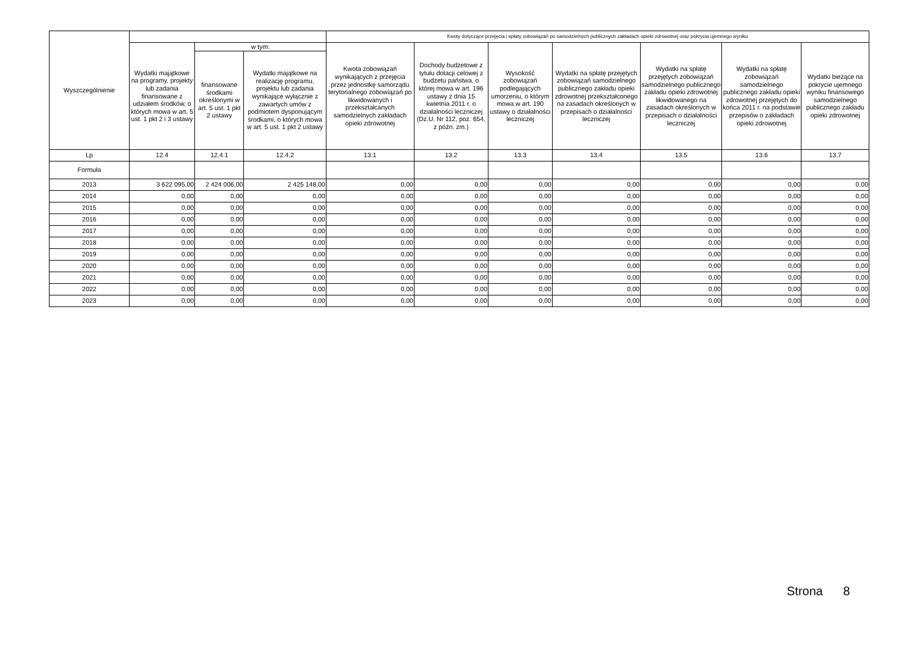| Wyszczególnienie | | | | Kwoty dotyczące przejęcia i spłaty zobowiązań po samodzielnych publicznych zakładach opieki zdrowotnej oraz pokrycia ujemnego wyniku | | | | | | |
| --- | --- | --- | --- | --- | --- | --- | --- | --- | --- | --- |
| | Wydatki majątkowe na programy, projekty lub zadania finansowane z udziałem środków, o których mowa w art. 5 ust. 1 pkt 2 i 3 ustawy | w tym: | | Kwota zobowiązań wynikających z przejęcia przez jednostkę samorządu terytorialnego zobowiązań po likwidowanych i przekształcanych samodzielnych zakładach opieki zdrowotnej | Dochody budżetowe z tytułu dotacji celowej z budżetu państwa, o której mowa w art. 196 ustawy z dnia 15 kwietnia 2011 r. o działalności leczniczej (Dz.U. Nr 112, poz. 654, z późn. zm.) | Wysokość zobowiązań podlegających umorzeniu, o którym mowa w art. 190 ustawy o działalności leczniczej | Wydatki na spłatę przejętych zobowiązań samodzielnego publicznego zakładu opieki zdrowotnej przekształconego na zasadach określonych w przepisach o działalności leczniczej | Wydatki na spłatę przejętych zobowiązań samodzielnego publicznego zakładu opieki zdrowotnej likwidowanego na zasadach określonych w przepisach o działalności leczniczej | Wydatki na spłatę zobowiązań samodzielnego publicznego zakładu opieki zdrowotnej przejętych do końca 2011 r. na podstawie przepisów o zakładach opieki zdrowotnej | Wydatki bieżące na pokrycie ujemnego wyniku finansowego samodzielnego publicznego zakładu opieki zdrowotnej |
| | | finansowane środkami określonymi w art. 5 ust. 1 pkt 2 ustawy | Wydatki majątkowe na realizację programu, projektu lub zadania wynikające wyłącznie z zawartych umów z podmiotem dysponującym środkami, o których mowa w art. 5 ust. 1 pkt 2 ustawy | | | | | | | |
| Lp | 12.4 | 12.4.1 | 12.4.2 | 13.1 | 13.2 | 13.3 | 13.4 | 13.5 | 13.6 | 13.7 |
| Formuła | | | | | | | | | | |
| 2013 | 3 622 095,00 | 2 424 006,00 | 2 425 148,00 | 0,00 | 0,00 | 0,00 | 0,00 | 0,00 | 0,00 | 0,00 |
| 2014 | 0,00 | 0,00 | 0,00 | 0,00 | 0,00 | 0,00 | 0,00 | 0,00 | 0,00 | 0,00 |
| 2015 | 0,00 | 0,00 | 0,00 | 0,00 | 0,00 | 0,00 | 0,00 | 0,00 | 0,00 | 0,00 |
| 2016 | 0,00 | 0,00 | 0,00 | 0,00 | 0,00 | 0,00 | 0,00 | 0,00 | 0,00 | 0,00 |
| 2017 | 0,00 | 0,00 | 0,00 | 0,00 | 0,00 | 0,00 | 0,00 | 0,00 | 0,00 | 0,00 |
| 2018 | 0,00 | 0,00 | 0,00 | 0,00 | 0,00 | 0,00 | 0,00 | 0,00 | 0,00 | 0,00 |
| 2019 | 0,00 | 0,00 | 0,00 | 0,00 | 0,00 | 0,00 | 0,00 | 0,00 | 0,00 | 0,00 |
| 2020 | 0,00 | 0,00 | 0,00 | 0,00 | 0,00 | 0,00 | 0,00 | 0,00 | 0,00 | 0,00 |
| 2021 | 0,00 | 0,00 | 0,00 | 0,00 | 0,00 | 0,00 | 0,00 | 0,00 | 0,00 | 0,00 |
| 2022 | 0,00 | 0,00 | 0,00 | 0,00 | 0,00 | 0,00 | 0,00 | 0,00 | 0,00 | 0,00 |
| 2023 | 0,00 | 0,00 | 0,00 | 0,00 | 0,00 | 0,00 | 0,00 | 0,00 | 0,00 | 0,00 |
Strona 8